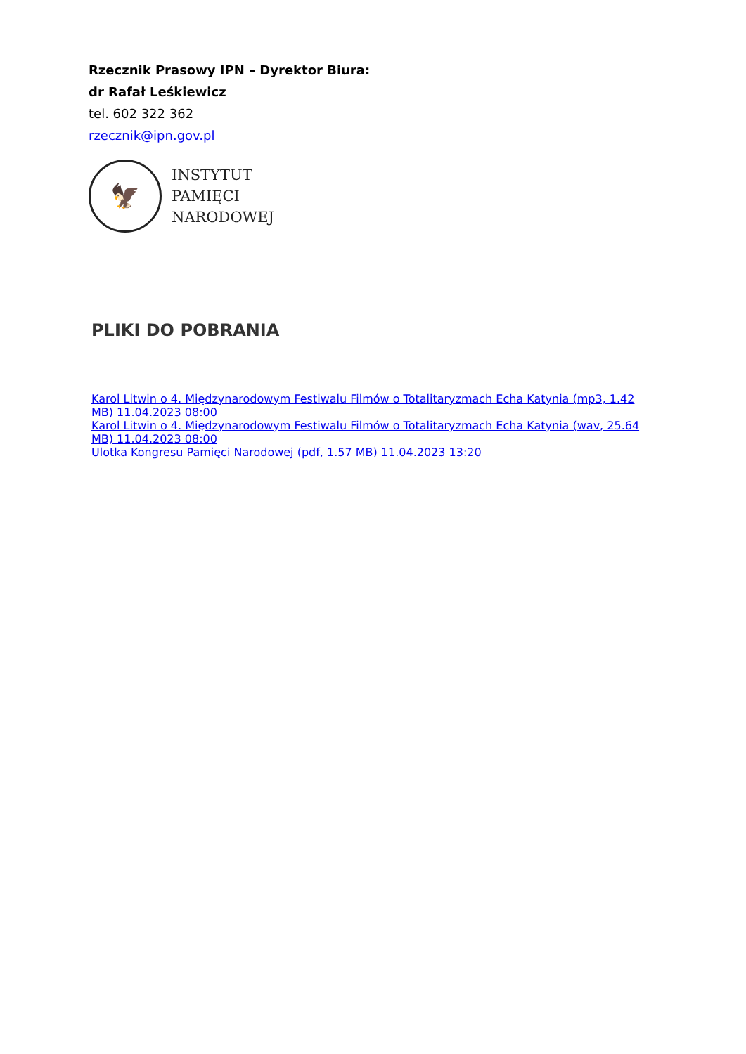Rzecznik Prasowy IPN – Dyrektor Biura:
dr Rafał Leśkiewicz
tel. 602 322 362
rzecznik@ipn.gov.pl
🦅
INSTYTUT
PAMIĘCI
NARODOWEJ
PLIKI DO POBRANIA
Karol Litwin o 4. Międzynarodowym Festiwalu Filmów o Totalitaryzmach Echa Katynia (mp3, 1.42 MB) 11.04.2023 08:00
Karol Litwin o 4. Międzynarodowym Festiwalu Filmów o Totalitaryzmach Echa Katynia (wav, 25.64 MB) 11.04.2023 08:00
Ulotka Kongresu Pamięci Narodowej (pdf, 1.57 MB) 11.04.2023 13:20